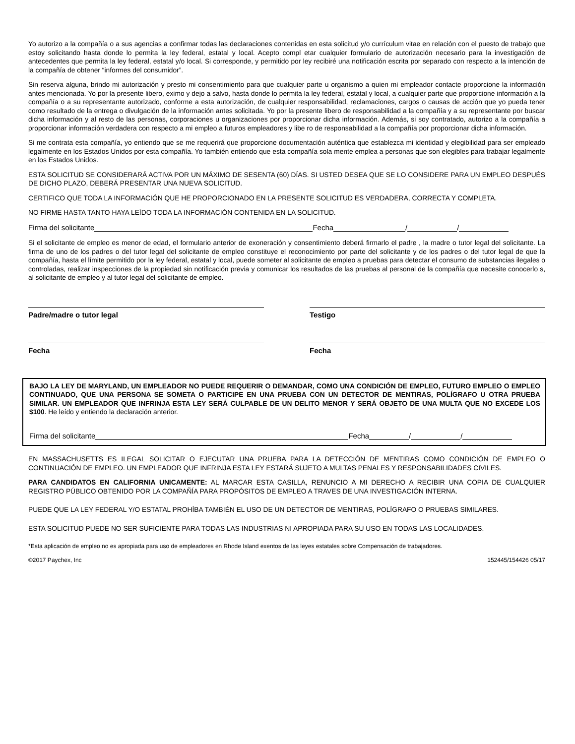Yo autorizo a la compañía o a sus agencias a confirmar todas las declaraciones contenidas en esta solicitud y/o currículum vitae en relación con el puesto de trabajo que estoy solicitando hasta donde lo permita la ley federal, estatal y local. Acepto compl etar cualquier formulario de autorización necesario para la investigación de antecedentes que permita la ley federal, estatal y/o local. Si corresponde, y permitido por ley recibiré una notificación escrita por separado con respecto a la intención de la compañía de obtener “informes del consumidor”.
Sin reserva alguna, brindo mi autorización y presto mi consentimiento para que cualquier parte u organismo a quien mi empleador contacte proporcione la información antes mencionada. Yo por la presente libero, eximo y dejo a salvo, hasta donde lo permita la ley federal, estatal y local, a cualquier parte que proporcione información a la compañía o a su representante autorizado, conforme a esta autorización, de cualquier responsabilidad, reclamaciones, cargos o causas de acción que yo pueda tener como resultado de la entrega o divulgación de la información antes solicitada. Yo por la presente libero de responsabilidad a la compañía y a su representante por buscar dicha información y al resto de las personas, corporaciones u organizaciones por proporcionar dicha información. Además, si soy contratado, autorizo a la compañía a proporcionar información verdadera con respecto a mi empleo a futuros empleadores y libe ro de responsabilidad a la compañía por proporcionar dicha información.
Si me contrata esta compañía, yo entiendo que se me requerirá que proporcione documentación auténtica que establezca mi identidad y elegibilidad para ser empleado legalmente en los Estados Unidos por esta compañía. Yo también entiendo que esta compañía sola mente emplea a personas que son elegibles para trabajar legalmente en los Estados Unidos.
ESTA SOLICITUD SE CONSIDERARÁ ACTIVA POR UN MÁXIMO DE SESENTA (60) DÍAS. SI USTED DESEA QUE SE LO CONSIDERE PARA UN EMPLEO DESPUÉS DE DICHO PLAZO, DEBERÁ PRESENTAR UNA NUEVA SOLICITUD.
CERTIFICO QUE TODA LA INFORMACIÓN QUE HE PROPORCIONADO EN LA PRESENTE SOLICITUD ES VERDADERA, CORRECTA Y COMPLETA.
NO FIRME HASTA TANTO HAYA LEÍDO TODA LA INFORMACIÓN CONTENIDA EN LA SOLICITUD.
Firma del solicitante Fecha / /
Si el solicitante de empleo es menor de edad, el formulario anterior de exoneración y consentimiento deberá firmarlo el padre , la madre o tutor legal del solicitante. La firma de uno de los padres o del tutor legal del solicitante de empleo constituye el reconocimiento por parte del solicitante y de los padres o del tutor legal de que la compañía, hasta el límite permitido por la ley federal, estatal y local, puede someter al solicitante de empleo a pruebas para detectar el consumo de substancias ilegales o controladas, realizar inspecciones de la propiedad sin notificación previa y comunicar los resultados de las pruebas al personal de la compañía que necesite conocerlo s, al solicitante de empleo y al tutor legal del solicitante de empleo.
Padre/madre o tutor legal
Fecha
Testigo
Fecha
BAJO LA LEY DE MARYLAND, UN EMPLEADOR NO PUEDE REQUERIR O DEMANDAR, COMO UNA CONDICIÓN DE EMPLEO, FUTURO EMPLEO O EMPLEO CONTINUADO, QUE UNA PERSONA SE SOMETA O PARTICIPE EN UNA PRUEBA CON UN DETECTOR DE MENTIRAS, POLÍGRAFO U OTRA PRUEBA SIMILAR. UN EMPLEADOR QUE INFRINJA ESTA LEY SERÁ CULPABLE DE UN DELITO MENOR Y SERÁ OBJETO DE UNA MULTA QUE NO EXCEDE LOS $100. He leído y entiendo la declaración anterior.
Firma del solicitante Fecha / /
EN MASSACHUSETTS ES ILEGAL SOLICITAR O EJECUTAR UNA PRUEBA PARA LA DETECCIÓN DE MENTIRAS COMO CONDICIÓN DE EMPLEO O CONTINUACIÓN DE EMPLEO. UN EMPLEADOR QUE INFRINJA ESTA LEY ESTARÁ SUJETO A MULTAS PENALES Y RESPONSABILIDADES CIVILES.
PARA CANDIDATOS EN CALIFORNIA UNICAMENTE: AL MARCAR ESTA CASILLA, RENUNCIO A MI DERECHO A RECIBIR UNA COPIA DE CUALQUIER REGISTRO PÚBLICO OBTENIDO POR LA COMPAÑÍA PARA PROPÓSITOS DE EMPLEO A TRAVES DE UNA INVESTIGACIÓN INTERNA.
PUEDE QUE LA LEY FEDERAL Y/O ESTATAL PROHÍBA TAMBIÉN EL USO DE UN DETECTOR DE MENTIRAS, POLÍGRAFO O PRUEBAS SIMILARES.
ESTA SOLICITUD PUEDE NO SER SUFICIENTE PARA TODAS LAS INDUSTRIAS NI APROPIADA PARA SU USO EN TODAS LAS LOCALIDADES.
*Esta aplicación de empleo no es apropiada para uso de empleadores en Rhode Island exentos de las leyes estatales sobre Compensación de trabajadores.
©2017 Paychex, Inc 152445/154426 05/17